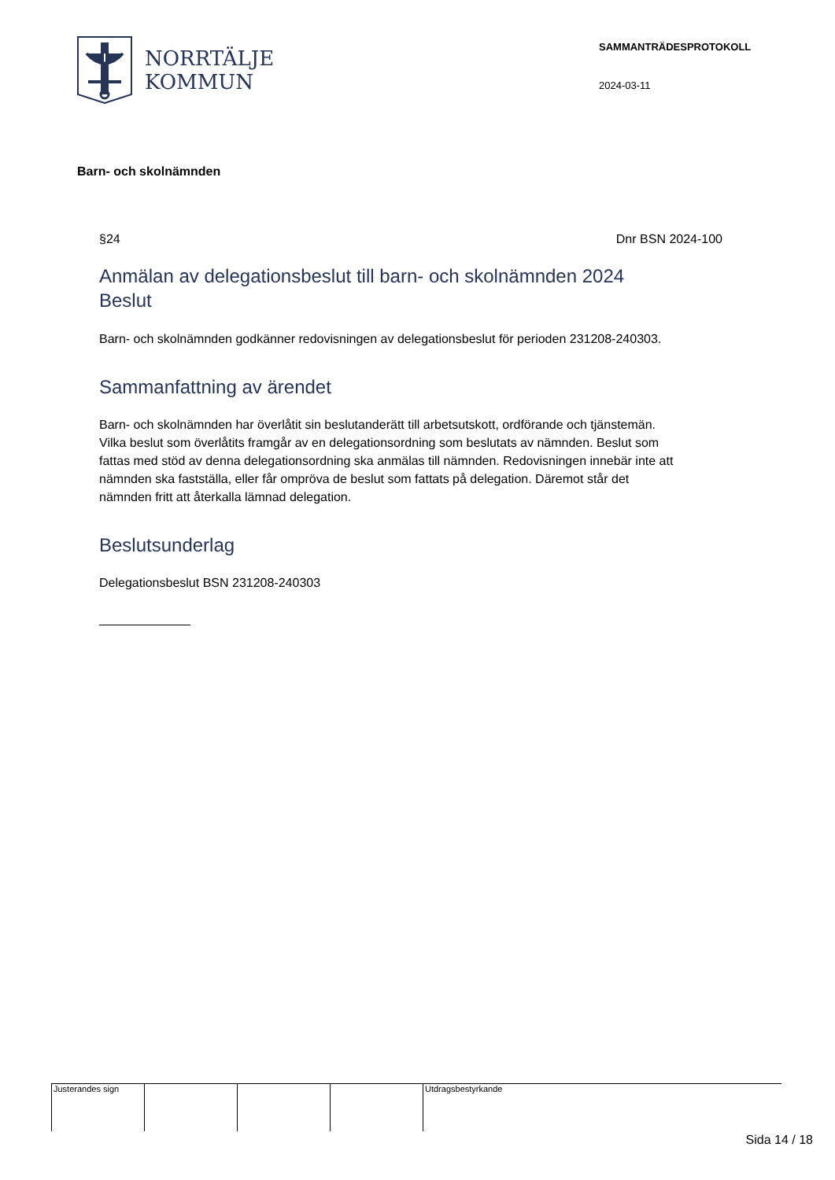NORRTÄLJE
KOMMUN
SAMMANTRÄDESPROTOKOLL
2024-03-11
Barn- och skolnämnden
§24 Dnr BSN 2024-100
Anmälan av delegationsbeslut till barn- och skolnämnden 2024
Beslut
Barn- och skolnämnden godkänner redovisningen av delegationsbeslut för perioden 231208-240303.
Sammanfattning av ärendet
Barn- och skolnämnden har överlåtit sin beslutanderätt till arbetsutskott, ordförande och tjänstemän. Vilka beslut som överlåtits framgår av en delegationsordning som beslutats av nämnden. Beslut som fattas med stöd av denna delegationsordning ska anmälas till nämnden. Redovisningen innebär inte att nämnden ska fastställa, eller får ompröva de beslut som fattats på delegation. Däremot står det nämnden fritt att återkalla lämnad delegation.
Beslutsunderlag
Delegationsbeslut BSN 231208-240303
Justerandes sign Utdragsbestyrkande
Sida 14 / 18